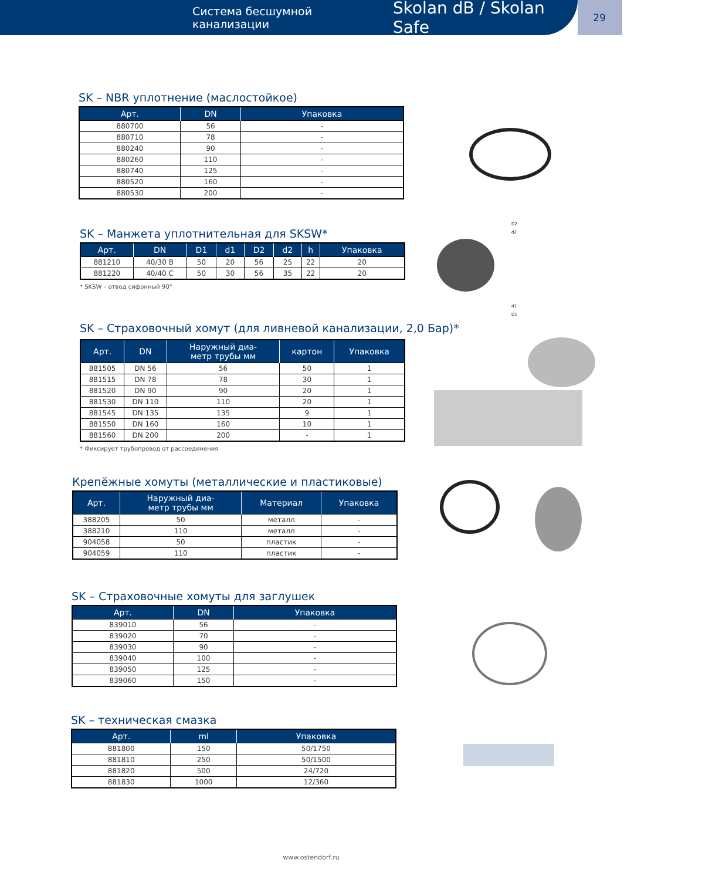Система бесшумной канализации Skolan dB / Skolan Safe
29
SK – NBR уплотнение (маслостойкое)
| Арт. | DN | Упаковка |
| --- | --- | --- |
| 880700 | 56 | - |
| 880710 | 78 | - |
| 880240 | 90 | - |
| 880260 | 110 | - |
| 880740 | 125 | - |
| 880520 | 160 | - |
| 880530 | 200 | - |
SK – Манжета уплотнительная для SKSW*
| Арт. | DN | D1 | d1 | D2 | d2 | h | Упаковка |
| --- | --- | --- | --- | --- | --- | --- | --- |
| 881210 | 40/30 B | 50 | 20 | 56 | 25 | 22 | 20 |
| 881220 | 40/40 C | 50 | 30 | 56 | 35 | 22 | 20 |
* SKSW – отвод сифонный 90°
D2
d2
d1
D1
SK – Страховочный хомут (для ливневой канализации, 2,0 Бар)*
| Арт. | DN | Наружный диа- метр трубы мм | картон | Упаковка |
| --- | --- | --- | --- | --- |
| 881505 | DN 56 | 56 | 50 | 1 |
| 881515 | DN 78 | 78 | 30 | 1 |
| 881520 | DN 90 | 90 | 20 | 1 |
| 881530 | DN 110 | 110 | 20 | 1 |
| 881545 | DN 135 | 135 | 9 | 1 |
| 881550 | DN 160 | 160 | 10 | 1 |
| 881560 | DN 200 | 200 | - | 1 |
* Фиксирует трубопровод от рассоединения
Крепёжные хомуты (металлические и пластиковые)
| Арт. | Наружный диа- метр трубы мм | Материал | Упаковка |
| --- | --- | --- | --- |
| 388205 | 50 | металл | - |
| 388210 | 110 | металл | - |
| 904058 | 50 | пластик | - |
| 904059 | 110 | пластик | - |
SK – Страховочные хомуты для заглушек
| Арт. | DN | Упаковка |
| --- | --- | --- |
| 839010 | 56 | - |
| 839020 | 70 | - |
| 839030 | 90 | - |
| 839040 | 100 | - |
| 839050 | 125 | - |
| 839060 | 150 | - |
SK – техническая смазка
| Арт. | ml | Упаковка |
| --- | --- | --- |
| 881800 | 150 | 50/1750 |
| 881810 | 250 | 50/1500 |
| 881820 | 500 | 24/720 |
| 881830 | 1000 | 12/360 |
www.ostendorf.ru